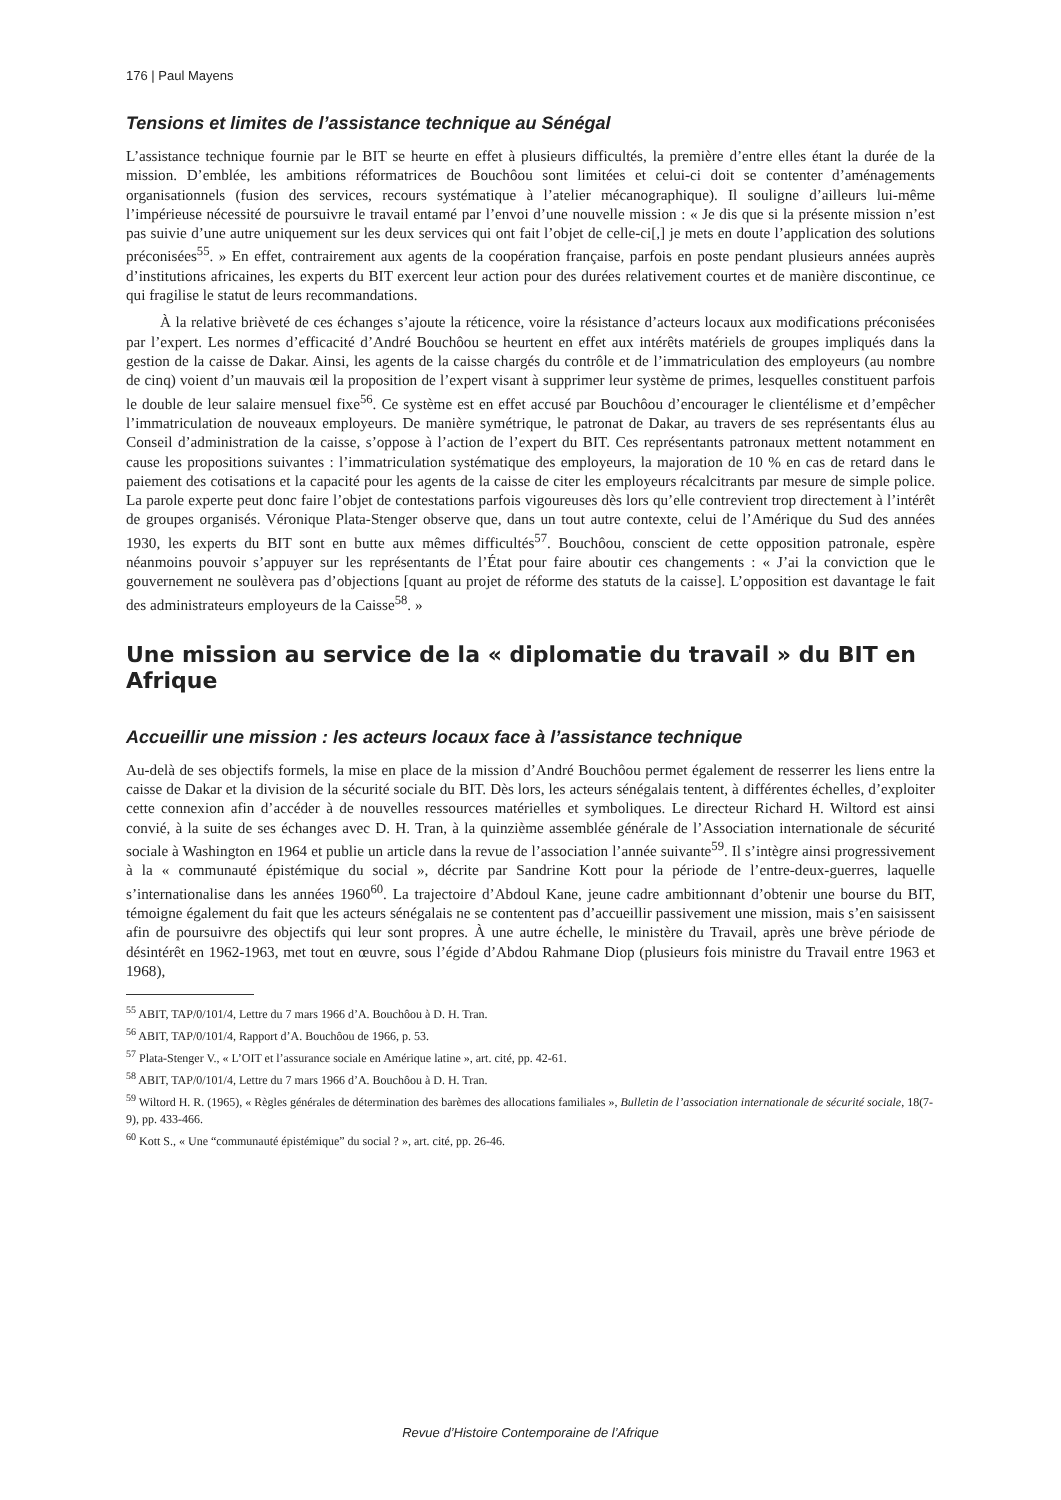176 | Paul Mayens
Tensions et limites de l’assistance technique au Sénégal
L’assistance technique fournie par le BIT se heurte en effet à plusieurs difficultés, la première d’entre elles étant la durée de la mission. D’emblée, les ambitions réformatrices de Bouchôou sont limitées et celui-ci doit se contenter d’aménagements organisationnels (fusion des services, recours systématique à l’atelier mécanographique). Il souligne d’ailleurs lui-même l’impérieuse nécessité de poursuivre le travail entamé par l’envoi d’une nouvelle mission : « Je dis que si la présente mission n’est pas suivie d’une autre uniquement sur les deux services qui ont fait l’objet de celle-ci[,] je mets en doute l’application des solutions préconisées<sup>55</sup>. » En effet, contrairement aux agents de la coopération française, parfois en poste pendant plusieurs années auprès d’institutions africaines, les experts du BIT exercent leur action pour des durées relativement courtes et de manière discontinue, ce qui fragilise le statut de leurs recommandations.
À la relative brièveté de ces échanges s’ajoute la réticence, voire la résistance d’acteurs locaux aux modifications préconisées par l’expert. Les normes d’efficacité d’André Bouchôou se heurtent en effet aux intérêts matériels de groupes impliqués dans la gestion de la caisse de Dakar. Ainsi, les agents de la caisse chargés du contrôle et de l’immatriculation des employeurs (au nombre de cinq) voient d’un mauvais œil la proposition de l’expert visant à supprimer leur système de primes, lesquelles constituent parfois le double de leur salaire mensuel fixe<sup>56</sup>. Ce système est en effet accusé par Bouchôou d’encourager le clientélisme et d’empêcher l’immatriculation de nouveaux employeurs. De manière symétrique, le patronat de Dakar, au travers de ses représentants élus au Conseil d’administration de la caisse, s’oppose à l’action de l’expert du BIT. Ces représentants patronaux mettent notamment en cause les propositions suivantes : l’immatriculation systématique des employeurs, la majoration de 10 % en cas de retard dans le paiement des cotisations et la capacité pour les agents de la caisse de citer les employeurs récalcitrants par mesure de simple police. La parole experte peut donc faire l’objet de contestations parfois vigoureuses dès lors qu’elle contrevient trop directement à l’intérêt de groupes organisés. Véronique Plata-Stenger observe que, dans un tout autre contexte, celui de l’Amérique du Sud des années 1930, les experts du BIT sont en butte aux mêmes difficultés<sup>57</sup>. Bouchôou, conscient de cette opposition patronale, espère néanmoins pouvoir s’appuyer sur les représentants de l’État pour faire aboutir ces changements : « J’ai la conviction que le gouvernement ne soulèvera pas d’objections [quant au projet de réforme des statuts de la caisse]. L’opposition est davantage le fait des administrateurs employeurs de la Caisse<sup>58</sup>. »
Une mission au service de la « diplomatie du travail » du BIT en Afrique
Accueillir une mission : les acteurs locaux face à l’assistance technique
Au-delà de ses objectifs formels, la mise en place de la mission d’André Bouchôou permet également de resserrer les liens entre la caisse de Dakar et la division de la sécurité sociale du BIT. Dès lors, les acteurs sénégalais tentent, à différentes échelles, d’exploiter cette connexion afin d’accéder à de nouvelles ressources matérielles et symboliques. Le directeur Richard H. Wiltord est ainsi convié, à la suite de ses échanges avec D. H. Tran, à la quinzième assemblée générale de l’Association internationale de sécurité sociale à Washington en 1964 et publie un article dans la revue de l’association l’année suivante<sup>59</sup>. Il s’intègre ainsi progressivement à la « communauté épistémique du social », décrite par Sandrine Kott pour la période de l’entre-deux-guerres, laquelle s’internationalise dans les années 1960<sup>60</sup>. La trajectoire d’Abdoul Kane, jeune cadre ambitionnant d’obtenir une bourse du BIT, témoigne également du fait que les acteurs sénégalais ne se contentent pas d’accueillir passivement une mission, mais s’en saisissent afin de poursuivre des objectifs qui leur sont propres. À une autre échelle, le ministère du Travail, après une brève période de désintérêt en 1962-1963, met tout en œuvre, sous l’égide d’Abdou Rahmane Diop (plusieurs fois ministre du Travail entre 1963 et 1968),
<sup>55</sup> ABIT, TAP/0/101/4, Lettre du 7 mars 1966 d’A. Bouchôou à D. H. Tran.
<sup>56</sup> ABIT, TAP/0/101/4, Rapport d’A. Bouchôou de 1966, p. 53.
<sup>57</sup> Plata-Stenger V., « L’OIT et l’assurance sociale en Amérique latine », art. cité, pp. 42-61.
<sup>58</sup> ABIT, TAP/0/101/4, Lettre du 7 mars 1966 d’A. Bouchôou à D. H. Tran.
<sup>59</sup> Wiltord H. R. (1965), « Règles générales de détermination des barèmes des allocations familiales », Bulletin de l’association internationale de sécurité sociale, 18(7-9), pp. 433-466.
<sup>60</sup> Kott S., « Une “communauté épistémique” du social ? », art. cité, pp. 26-46.
Revue d’Histoire Contemporaine de l’Afrique